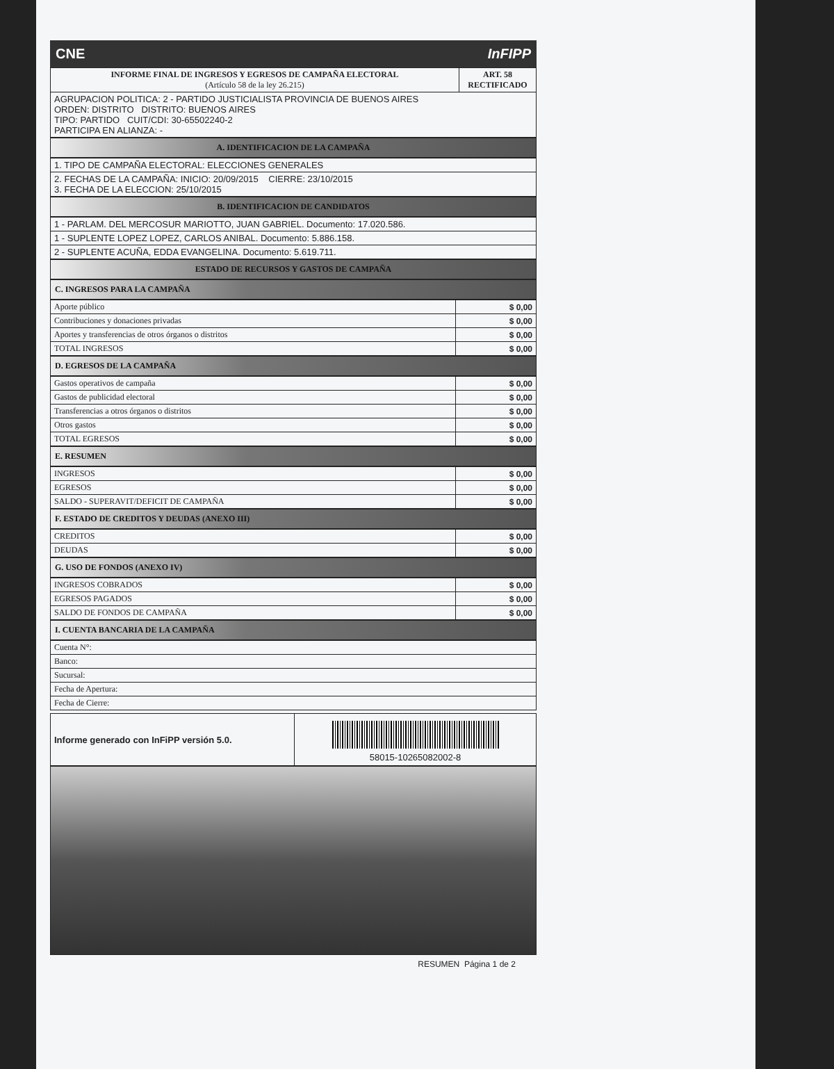CNE InFIPP
| INFORME FINAL DE INGRESOS Y EGRESOS DE CAMPAÑA ELECTORAL (Artículo 58 de la ley 26.215) | ART. 58 RECTIFICADO |
| AGRUPACION POLITICA: 2 - PARTIDO JUSTICIALISTA PROVINCIA DE BUENOS AIRES ORDEN: DISTRITO DISTRITO: BUENOS AIRES TIPO: PARTIDO CUIT/CDI: 30-65502240-2 PARTICIPA EN ALIANZA: - | |
A. IDENTIFICACION DE LA CAMPAÑA
| 1. TIPO DE CAMPAÑA ELECTORAL: ELECCIONES GENERALES |
| 2. FECHAS DE LA CAMPAÑA: INICIO: 20/09/2015 CIERRE: 23/10/2015 3. FECHA DE LA ELECCION: 25/10/2015 |
B. IDENTIFICACION DE CANDIDATOS
| 1 - PARLAM. DEL MERCOSUR MARIOTTO, JUAN GABRIEL. Documento: 17.020.586. |
| 1 - SUPLENTE LOPEZ LOPEZ, CARLOS ANIBAL. Documento: 5.886.158. |
| 2 - SUPLENTE ACUÑA, EDDA EVANGELINA. Documento: 5.619.711. |
ESTADO DE RECURSOS Y GASTOS DE CAMPAÑA
C. INGRESOS PARA LA CAMPAÑA
| Aporte público | $ 0,00 |
| Contribuciones y donaciones privadas | $ 0,00 |
| Aportes y transferencias de otros órganos o distritos | $ 0,00 |
| TOTAL INGRESOS | $ 0,00 |
D. EGRESOS DE LA CAMPAÑA
| Gastos operativos de campaña | $ 0,00 |
| Gastos de publicidad electoral | $ 0,00 |
| Transferencias a otros órganos o distritos | $ 0,00 |
| Otros gastos | $ 0,00 |
| TOTAL EGRESOS | $ 0,00 |
E. RESUMEN
| INGRESOS | $ 0,00 |
| EGRESOS | $ 0,00 |
| SALDO - SUPERAVIT/DEFICIT DE CAMPAÑA | $ 0,00 |
F. ESTADO DE CREDITOS Y DEUDAS (ANEXO III)
| CREDITOS | $ 0,00 |
| DEUDAS | $ 0,00 |
G. USO DE FONDOS (ANEXO IV)
| INGRESOS COBRADOS | $ 0,00 |
| EGRESOS PAGADOS | $ 0,00 |
| SALDO DE FONDOS DE CAMPAÑA | $ 0,00 |
I. CUENTA BANCARIA DE LA CAMPAÑA
| Cuenta N°: |
| Banco: |
| Sucursal: |
| Fecha de Apertura: |
| Fecha de Cierre: |
| Informe generado con InFiPP versión 5.0. | 58015-10265082002-8 |
RESUMEN Página 1 de 2